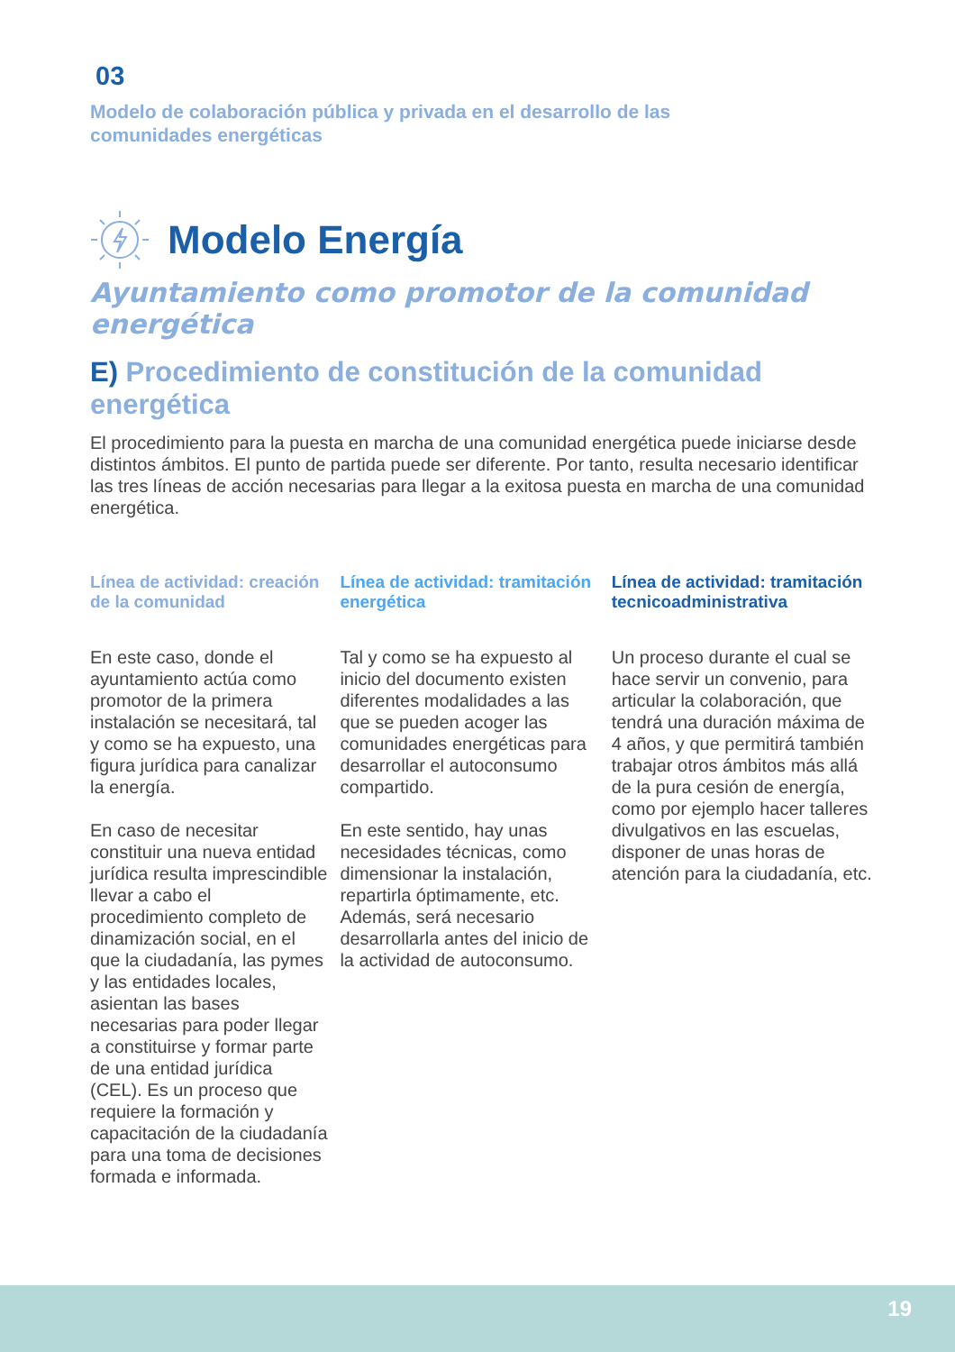03
Modelo de colaboración pública y privada en el desarrollo de las
comunidades energéticas
Modelo Energía
Ayuntamiento como promotor de la comunidad energética
E) Procedimiento de constitución de la comunidad energética
El procedimiento para la puesta en marcha de una comunidad energética puede iniciarse desde distintos ámbitos. El punto de partida puede ser diferente. Por tanto, resulta necesario identificar las tres líneas de acción necesarias para llegar a la exitosa puesta en marcha de una comunidad energética.
Línea de actividad: creación de la comunidad
En este caso, donde el ayuntamiento actúa como promotor de la primera instalación se necesitará, tal y como se ha expuesto, una figura jurídica para canalizar la energía.
En caso de necesitar constituir una nueva entidad jurídica resulta imprescindible llevar a cabo el procedimiento completo de dinamización social, en el que la ciudadanía, las pymes y las entidades locales, asientan las bases necesarias para poder llegar a constituirse y formar parte de una entidad jurídica (CEL). Es un proceso que requiere la formación y capacitación de la ciudadanía para una toma de decisiones formada e informada.
Línea de actividad: tramitación energética
Tal y como se ha expuesto al inicio del documento existen diferentes modalidades a las que se pueden acoger las comunidades energéticas para desarrollar el autoconsumo compartido.
En este sentido, hay unas necesidades técnicas, como dimensionar la instalación, repartirla óptimamente, etc. Además, será necesario desarrollarla antes del inicio de la actividad de autoconsumo.
Línea de actividad: tramitación tecnicoadministrativa
Un proceso durante el cual se hace servir un convenio, para articular la colaboración, que tendrá una duración máxima de 4 años, y que permitirá también trabajar otros ámbitos más allá de la pura cesión de energía, como por ejemplo hacer talleres divulgativos en las escuelas, disponer de unas horas de atención para la ciudadanía, etc.
19